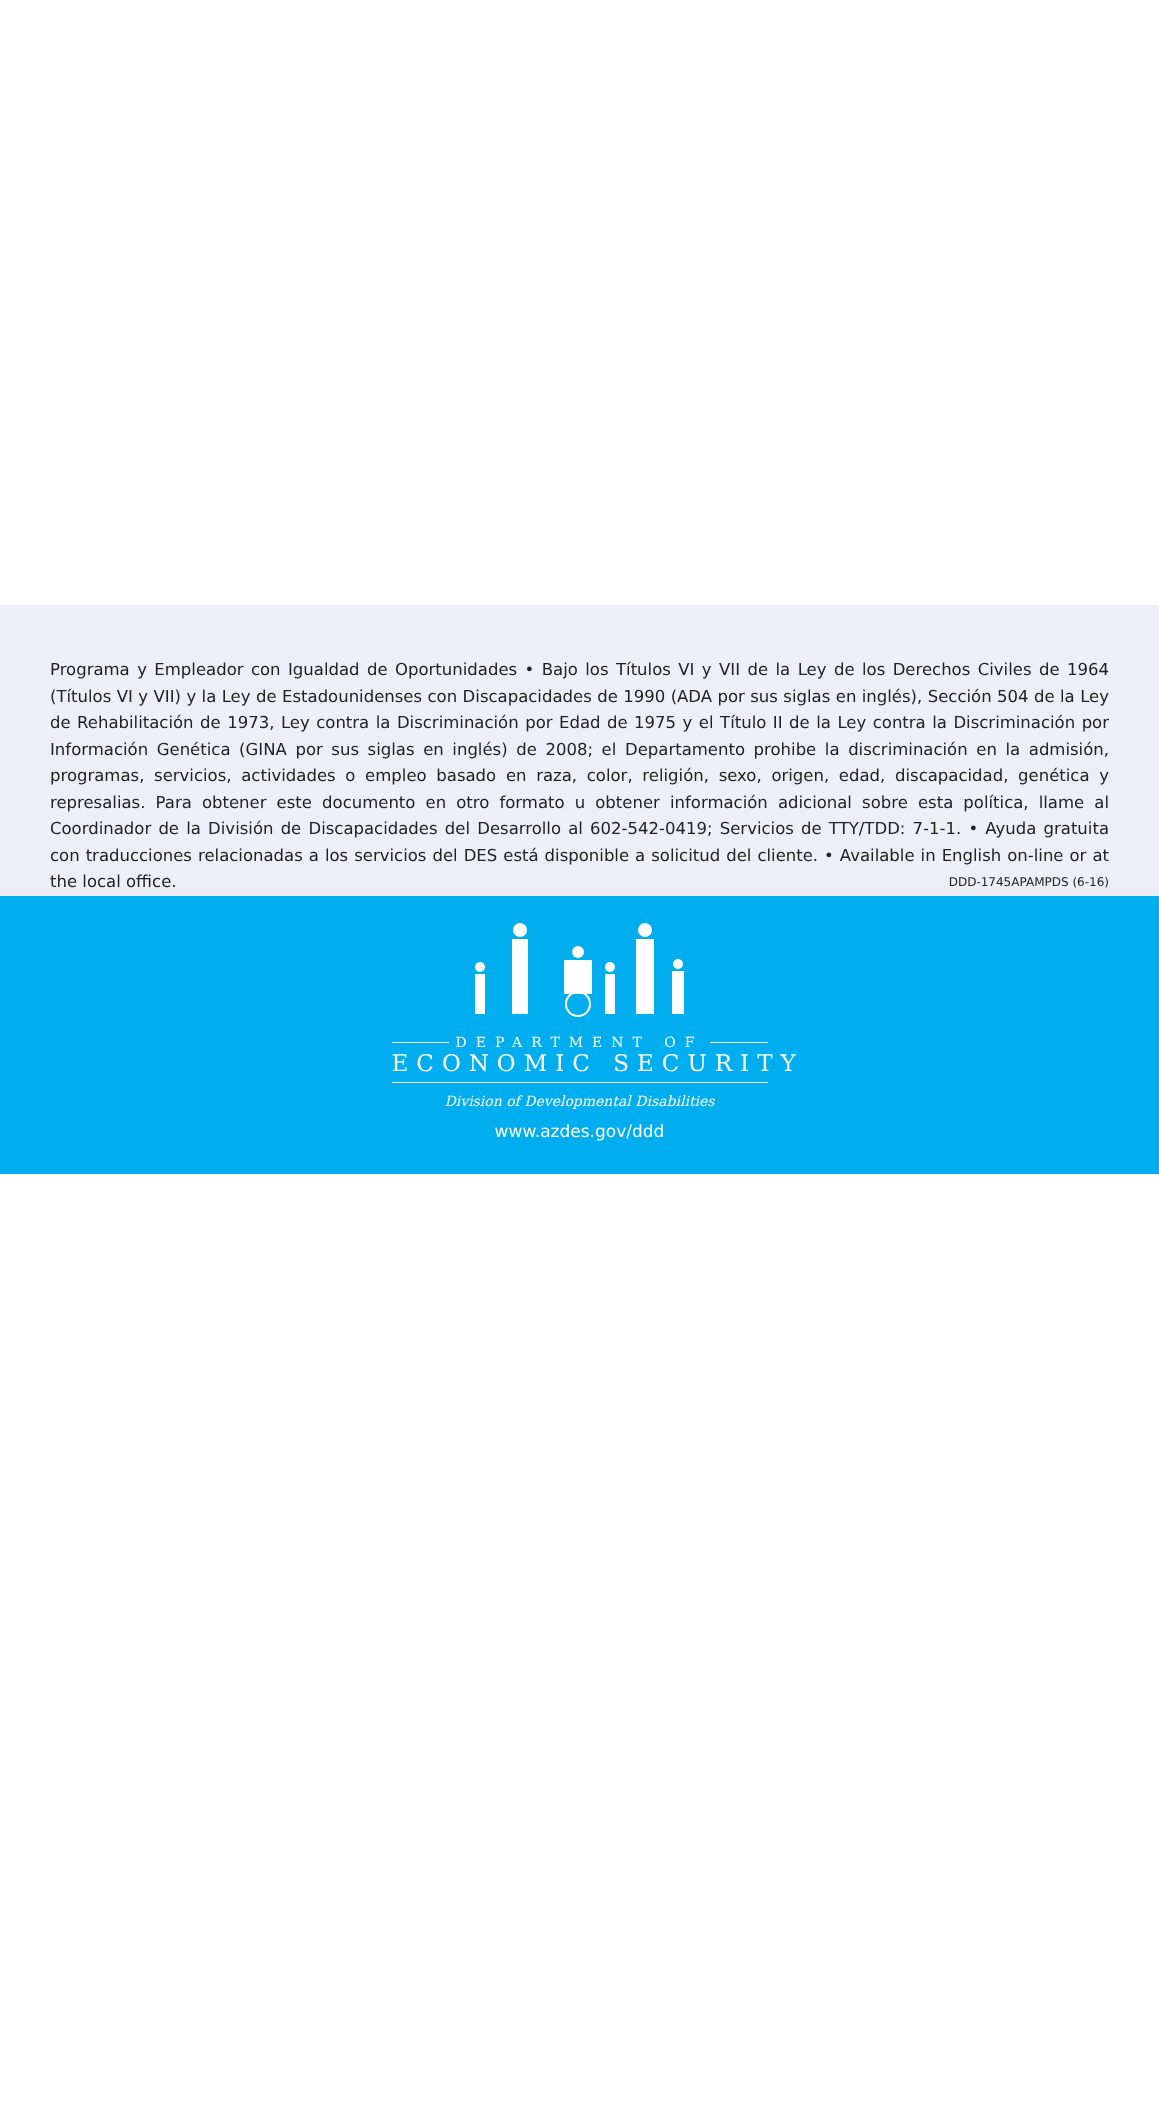Programa y Empleador con Igualdad de Oportunidades • Bajo los Títulos VI y VII de la Ley de los Derechos Civiles de 1964 (Títulos VI y VII) y la Ley de Estadounidenses con Discapacidades de 1990 (ADA por sus siglas en inglés), Sección 504 de la Ley de Rehabilitación de 1973, Ley contra la Discriminación por Edad de 1975 y el Título II de la Ley contra la Discriminación por Información Genética (GINA por sus siglas en inglés) de 2008; el Departamento prohibe la discriminación en la admisión, programas, servicios, actividades o empleo basado en raza, color, religión, sexo, origen, edad, discapacidad, genética y represalias. Para obtener este documento en otro formato u obtener información adicional sobre esta política, llame al Coordinador de la División de Discapacidades del Desarrollo al 602-542-0419; Servicios de TTY/TDD: 7-1-1. • Ayuda gratuita con traducciones relacionadas a los servicios del DES está disponible a solicitud del cliente. • Available in English on-line or at the local office. DDD-1745APAMPDS (6-16)
DEPARTMENT OF
ECONOMIC SECURITY
Division of Developmental Disabilities
www.azdes.gov/ddd